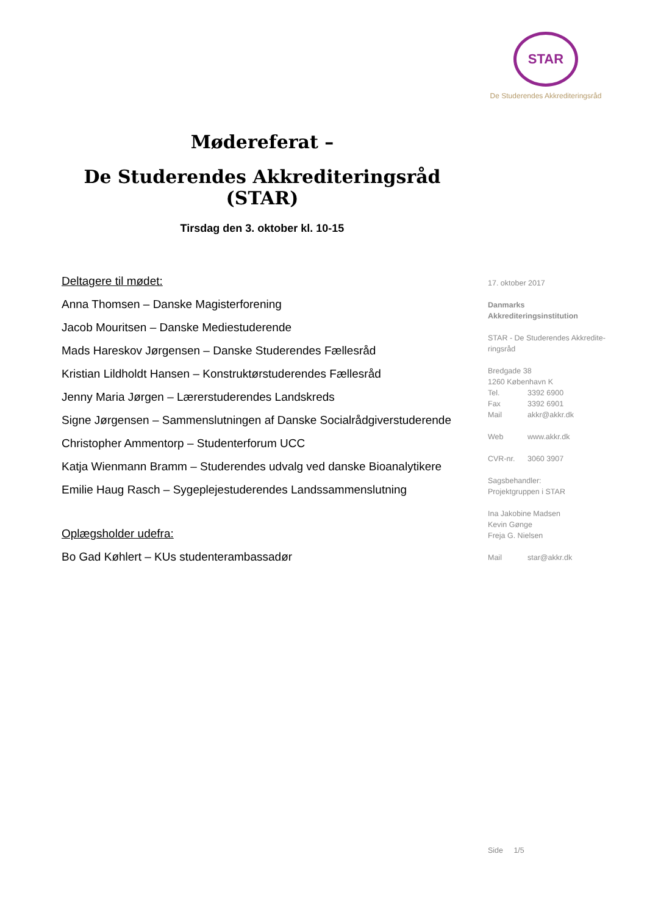STAR
De Studerendes Akkrediteringsråd
Mødereferat –
De Studerendes Akkrediteringsråd (STAR)
Tirsdag den 3. oktober kl. 10-15
Deltagere til mødet:
Anna Thomsen – Danske Magisterforening
Jacob Mouritsen – Danske Mediestuderende
Mads Hareskov Jørgensen – Danske Studerendes Fællesråd
Kristian Lildholdt Hansen – Konstruktørstuderendes Fællesråd
Jenny Maria Jørgen – Lærerstuderendes Landskreds
Signe Jørgensen – Sammenslutningen af Danske Socialrådgiverstuderende
Christopher Ammentorp – Studenterforum UCC
Katja Wienmann Bramm – Studerendes udvalg ved danske Bioanalytikere
Emilie Haug Rasch – Sygeplejestuderendes Landssammenslutning
Oplægsholder udefra:
Bo Gad Køhlert – KUs studenterambassadør
17. oktober 2017
Danmarks
Akkrediteringsinstitution
STAR - De Studerendes Akkredite-
ringsråd
Bredgade 38
1260 København K
Tel. 3392 6900
Fax 3392 6901
Mail akkr@akkr.dk
Web www.akkr.dk
CVR-nr. 3060 3907
Sagsbehandler:
Projektgruppen i STAR
Ina Jakobine Madsen
Kevin Gønge
Freja G. Nielsen
Mail star@akkr.dk
Side 1/5